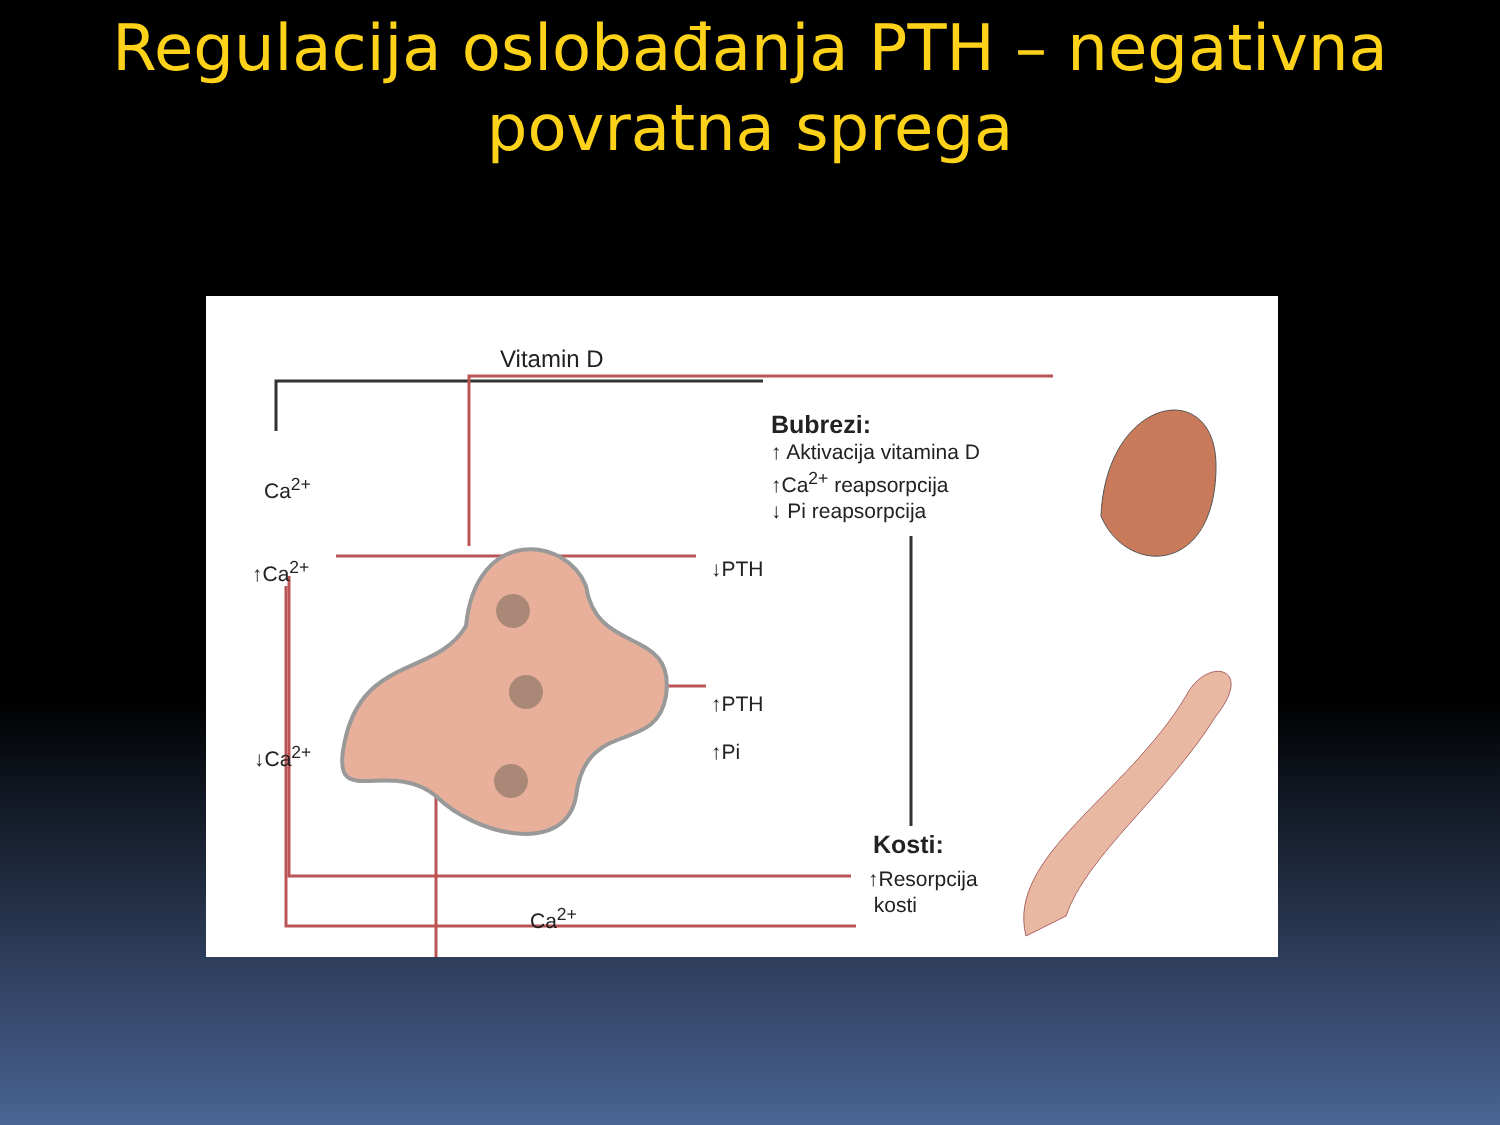Regulacija oslobađanja PTH – negativna
povratna sprega
Vitamin D
Bubrezi:
↑ Aktivacija vitamina D
↑Ca<sup>2+</sup> reapsorpcija
↓ Pi reapsorpcija
Ca<sup>2+</sup>
↑Ca<sup>2+</sup> ↓PTH
↑PTH
↓Ca<sup>2+</sup> ↑Pi
Kosti:
↑Resorpcija
kosti
Ca<sup>2+</sup>